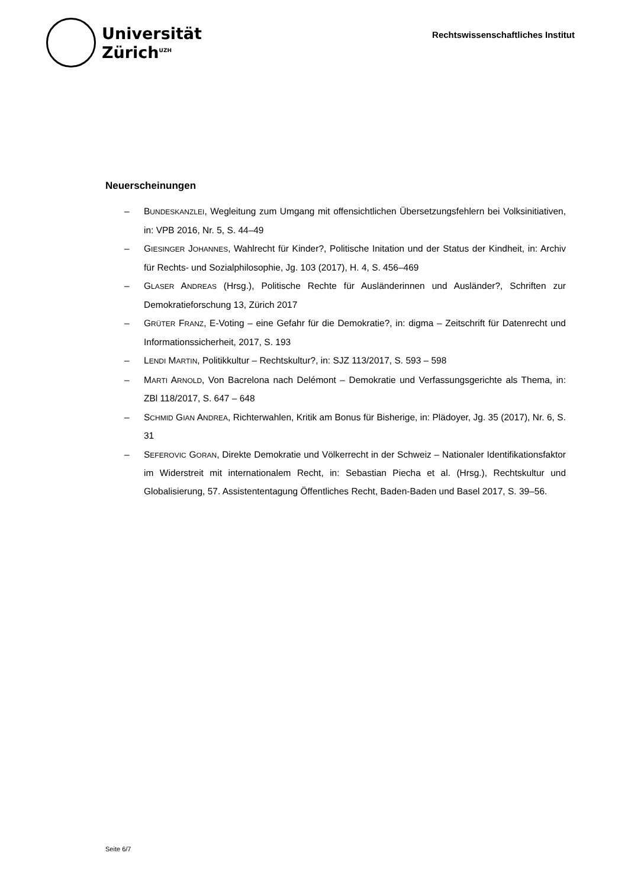Universität
Zürich<sup>UZH</sup>
Rechtswissenschaftliches Institut
Neuerscheinungen
– BUNDESKANZLEI, Wegleitung zum Umgang mit offensichtlichen Übersetzungsfehlern bei Volksinitiativen, in: VPB 2016, Nr. 5, S. 44–49
– GIESINGER JOHANNES, Wahlrecht für Kinder?, Politische Initation und der Status der Kindheit, in: Archiv für Rechts- und Sozialphilosophie, Jg. 103 (2017), H. 4, S. 456–469
– GLASER ANDREAS (Hrsg.), Politische Rechte für Ausländerinnen und Ausländer?, Schriften zur Demokratieforschung 13, Zürich 2017
– GRÜTER FRANZ, E-Voting – eine Gefahr für die Demokratie?, in: digma – Zeitschrift für Datenrecht und Informationssicherheit, 2017, S. 193
– LENDI MARTIN, Politikkultur – Rechtskultur?, in: SJZ 113/2017, S. 593 – 598
– MARTI ARNOLD, Von Bacrelona nach Delémont – Demokratie und Verfassungsgerichte als Thema, in: ZBl 118/2017, S. 647 – 648
– SCHMID GIAN ANDREA, Richterwahlen, Kritik am Bonus für Bisherige, in: Plädoyer, Jg. 35 (2017), Nr. 6, S. 31
– SEFEROVIC GORAN, Direkte Demokratie und Völkerrecht in der Schweiz – Nationaler Identifikationsfaktor im Widerstreit mit internationalem Recht, in: Sebastian Piecha et al. (Hrsg.), Rechtskultur und Globalisierung, 57. Assistententagung Öffentliches Recht, Baden-Baden und Basel 2017, S. 39–56.
Seite 6/7